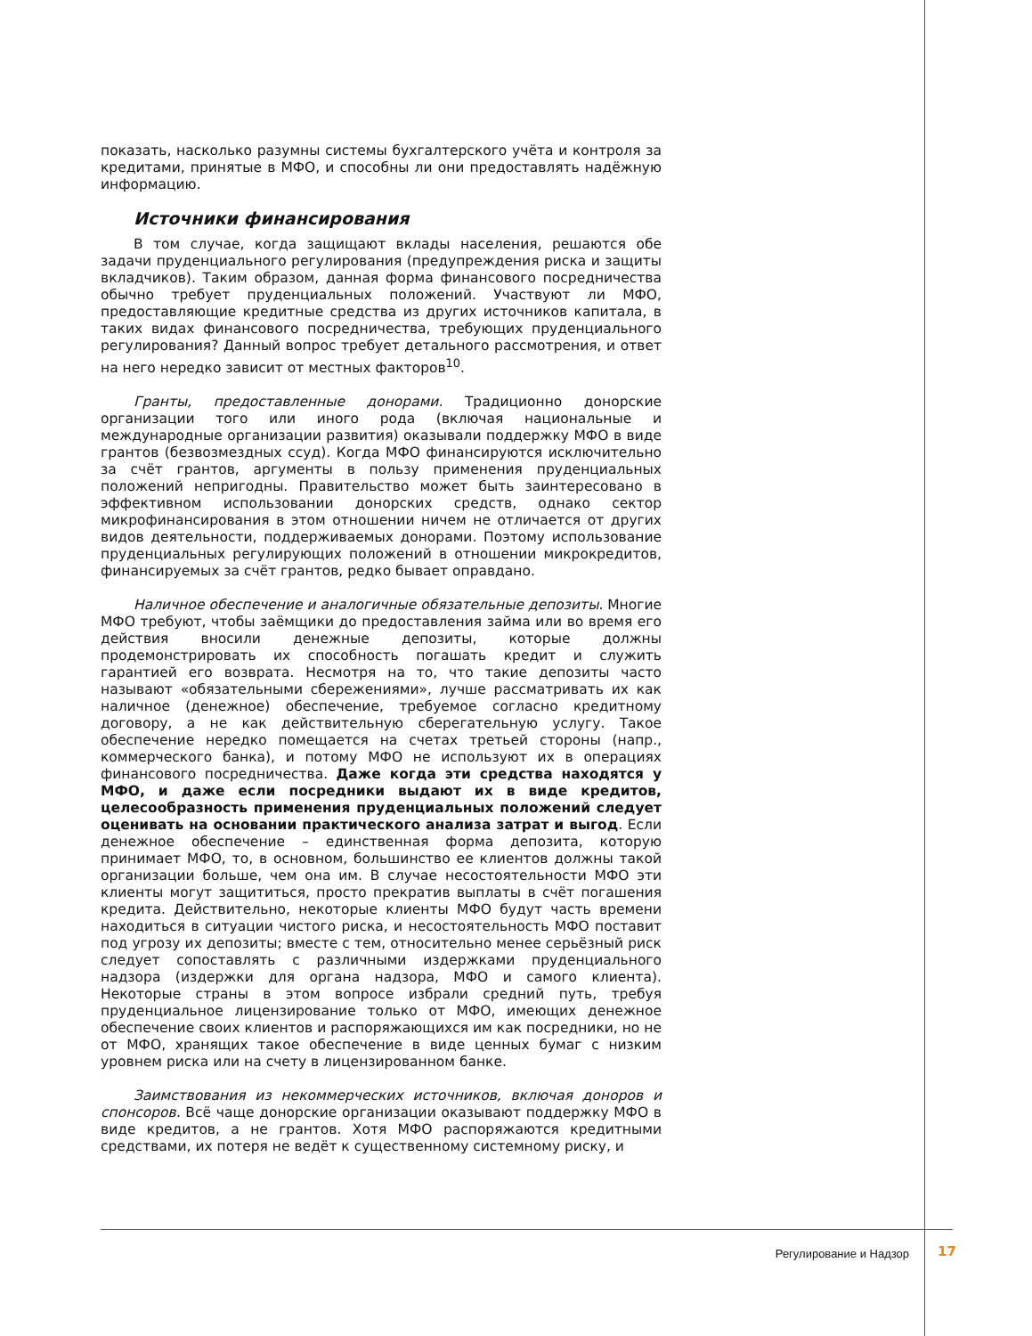показать, насколько разумны системы бухгалтерского учёта и контроля за кредитами, принятые в МФО, и способны ли они предоставлять надёжную информацию.
Источники финансирования
В том случае, когда защищают вклады населения, решаются обе задачи пруденциального регулирования (предупреждения риска и защиты вкладчиков). Таким образом, данная форма финансового посредничества обычно требует пруденциальных положений. Участвуют ли МФО, предоставляющие кредитные средства из других источников капитала, в таких видах финансового посредничества, требующих пруденциального регулирования? Данный вопрос требует детального рассмотрения, и ответ на него нередко зависит от местных факторов<sup>10</sup>.
Гранты, предоставленные донорами. Традиционно донорские организации того или иного рода (включая национальные и международные организации развития) оказывали поддержку МФО в виде грантов (безвозмездных ссуд). Когда МФО финансируются исключительно за счёт грантов, аргументы в пользу применения пруденциальных положений непригодны. Правительство может быть заинтересовано в эффективном использовании донорских средств, однако сектор микрофинансирования в этом отношении ничем не отличается от других видов деятельности, поддерживаемых донорами. Поэтому использование пруденциальных регулирующих положений в отношении микрокредитов, финансируемых за счёт грантов, редко бывает оправдано.
Наличное обеспечение и аналогичные обязательные депозиты. Многие МФО требуют, чтобы заёмщики до предоставления займа или во время его действия вносили денежные депозиты, которые должны продемонстрировать их способность погашать кредит и служить гарантией его возврата. Несмотря на то, что такие депозиты часто называют «обязательными сбережениями», лучше рассматривать их как наличное (денежное) обеспечение, требуемое согласно кредитному договору, а не как действительную сберегательную услугу. Такое обеспечение нередко помещается на счетах третьей стороны (напр., коммерческого банка), и потому МФО не используют их в операциях финансового посредничества. Даже когда эти средства находятся у МФО, и даже если посредники выдают их в виде кредитов, целесообразность применения пруденциальных положений следует оценивать на основании практического анализа затрат и выгод. Если денежное обеспечение – единственная форма депозита, которую принимает МФО, то, в основном, большинство ее клиентов должны такой организации больше, чем она им. В случае несостоятельности МФО эти клиенты могут защититься, просто прекратив выплаты в счёт погашения кредита. Действительно, некоторые клиенты МФО будут часть времени находиться в ситуации чистого риска, и несостоятельность МФО поставит под угрозу их депозиты; вместе с тем, относительно менее серьёзный риск следует сопоставлять с различными издержками пруденциального надзора (издержки для органа надзора, МФО и самого клиента). Некоторые страны в этом вопросе избрали средний путь, требуя пруденциальное лицензирование только от МФО, имеющих денежное обеспечение своих клиентов и распоряжающихся им как посредники, но не от МФО, хранящих такое обеспечение в виде ценных бумаг с низким уровнем риска или на счету в лицензированном банке.
Заимствования из некоммерческих источников, включая доноров и спонсоров. Всё чаще донорские организации оказывают поддержку МФО в виде кредитов, а не грантов. Хотя МФО распоряжаются кредитными средствами, их потеря не ведёт к существенному системному риску, и
Регулирование и Надзор 17